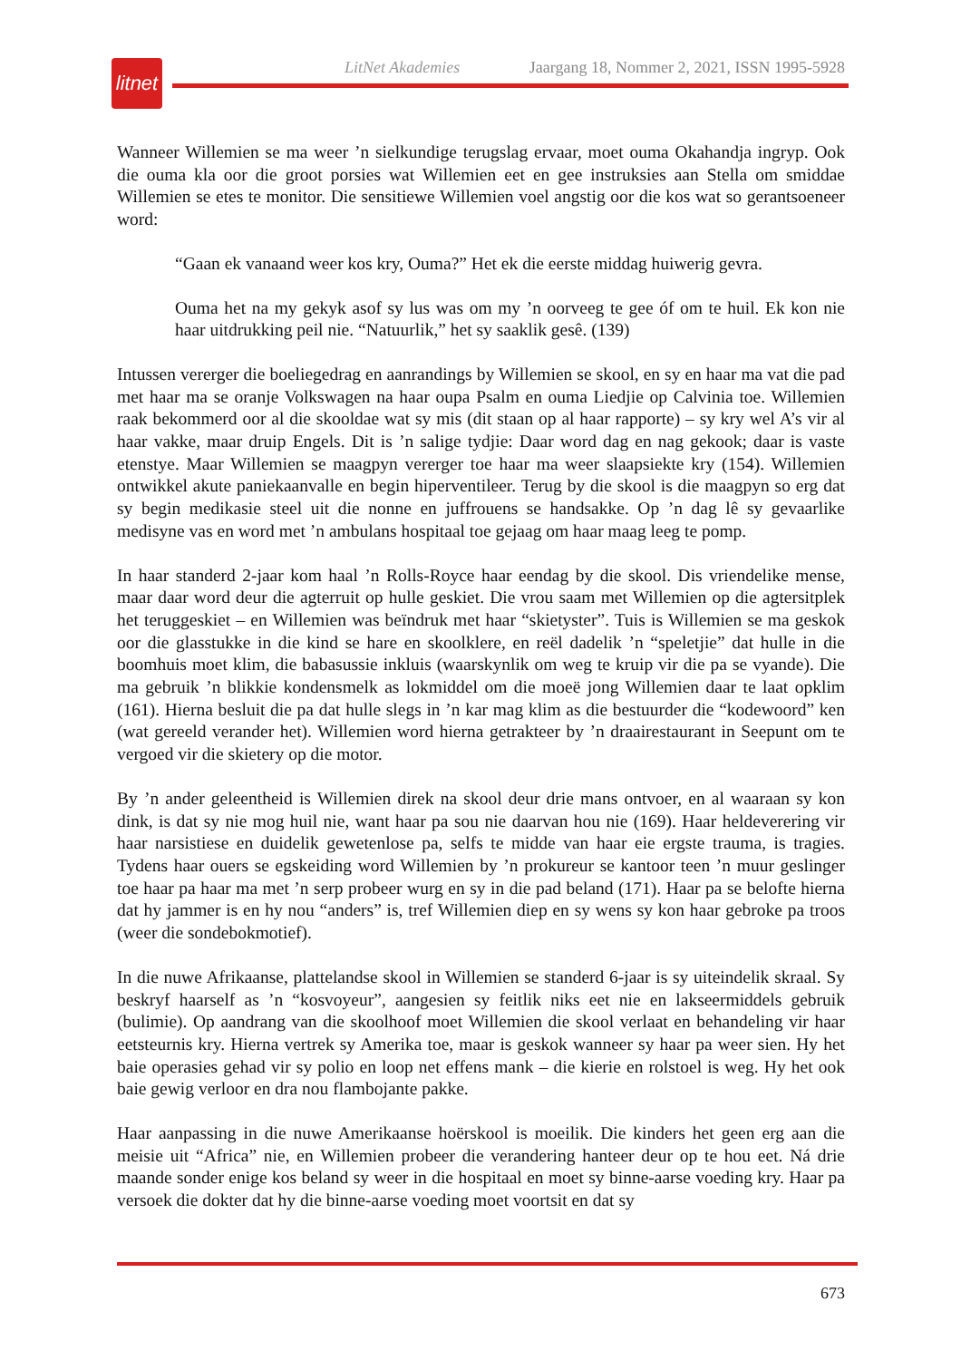litnet
LitNet Akademies Jaargang 18, Nommer 2, 2021, ISSN 1995-5928
Wanneer Willemien se ma weer ’n sielkundige terugslag ervaar, moet ouma Okahandja ingryp. Ook die ouma kla oor die groot porsies wat Willemien eet en gee instruksies aan Stella om smiddae Willemien se etes te monitor. Die sensitiewe Willemien voel angstig oor die kos wat so gerantsoeneer word:
“Gaan ek vanaand weer kos kry, Ouma?” Het ek die eerste middag huiwerig gevra.
Ouma het na my gekyk asof sy lus was om my ’n oorveeg te gee óf om te huil. Ek kon nie haar uitdrukking peil nie. “Natuurlik,” het sy saaklik gesê. (139)
Intussen vererger die boeliegedrag en aanrandings by Willemien se skool, en sy en haar ma vat die pad met haar ma se oranje Volkswagen na haar oupa Psalm en ouma Liedjie op Calvinia toe. Willemien raak bekommerd oor al die skooldae wat sy mis (dit staan op al haar rapporte) – sy kry wel A’s vir al haar vakke, maar druip Engels. Dit is ’n salige tydjie: Daar word dag en nag gekook; daar is vaste etenstye. Maar Willemien se maagpyn vererger toe haar ma weer slaapsiekte kry (154). Willemien ontwikkel akute paniekaanvalle en begin hiperventileer. Terug by die skool is die maagpyn so erg dat sy begin medikasie steel uit die nonne en juffrouens se handsakke. Op ’n dag lê sy gevaarlike medisyne vas en word met ’n ambulans hospitaal toe gejaag om haar maag leeg te pomp.
In haar standerd 2-jaar kom haal ’n Rolls-Royce haar eendag by die skool. Dis vriendelike mense, maar daar word deur die agterruit op hulle geskiet. Die vrou saam met Willemien op die agtersitplek het teruggeskiet – en Willemien was beïndruk met haar “skietyster”. Tuis is Willemien se ma geskok oor die glasstukke in die kind se hare en skoolklere, en reël dadelik ’n “speletjie” dat hulle in die boomhuis moet klim, die babasussie inkluis (waarskynlik om weg te kruip vir die pa se vyande). Die ma gebruik ’n blikkie kondensmelk as lokmiddel om die moeë jong Willemien daar te laat opklim (161). Hierna besluit die pa dat hulle slegs in ’n kar mag klim as die bestuurder die “kodewoord” ken (wat gereeld verander het). Willemien word hierna getrakteer by ’n draairestaurant in Seepunt om te vergoed vir die skietery op die motor.
By ’n ander geleentheid is Willemien direk na skool deur drie mans ontvoer, en al waaraan sy kon dink, is dat sy nie mog huil nie, want haar pa sou nie daarvan hou nie (169). Haar heldeverering vir haar narsistiese en duidelik gewetenlose pa, selfs te midde van haar eie ergste trauma, is tragies. Tydens haar ouers se egskeiding word Willemien by ’n prokureur se kantoor teen ’n muur geslinger toe haar pa haar ma met ’n serp probeer wurg en sy in die pad beland (171). Haar pa se belofte hierna dat hy jammer is en hy nou “anders” is, tref Willemien diep en sy wens sy kon haar gebroke pa troos (weer die sondebokmotief).
In die nuwe Afrikaanse, plattelandse skool in Willemien se standerd 6-jaar is sy uiteindelik skraal. Sy beskryf haarself as ’n “kosvoyeur”, aangesien sy feitlik niks eet nie en lakseermiddels gebruik (bulimie). Op aandrang van die skoolhoof moet Willemien die skool verlaat en behandeling vir haar eetsteurnis kry. Hierna vertrek sy Amerika toe, maar is geskok wanneer sy haar pa weer sien. Hy het baie operasies gehad vir sy polio en loop net effens mank – die kierie en rolstoel is weg. Hy het ook baie gewig verloor en dra nou flambojante pakke.
Haar aanpassing in die nuwe Amerikaanse hoërskool is moeilik. Die kinders het geen erg aan die meisie uit “Africa” nie, en Willemien probeer die verandering hanteer deur op te hou eet. Ná drie maande sonder enige kos beland sy weer in die hospitaal en moet sy binne-aarse voeding kry. Haar pa versoek die dokter dat hy die binne-aarse voeding moet voortsit en dat sy
673